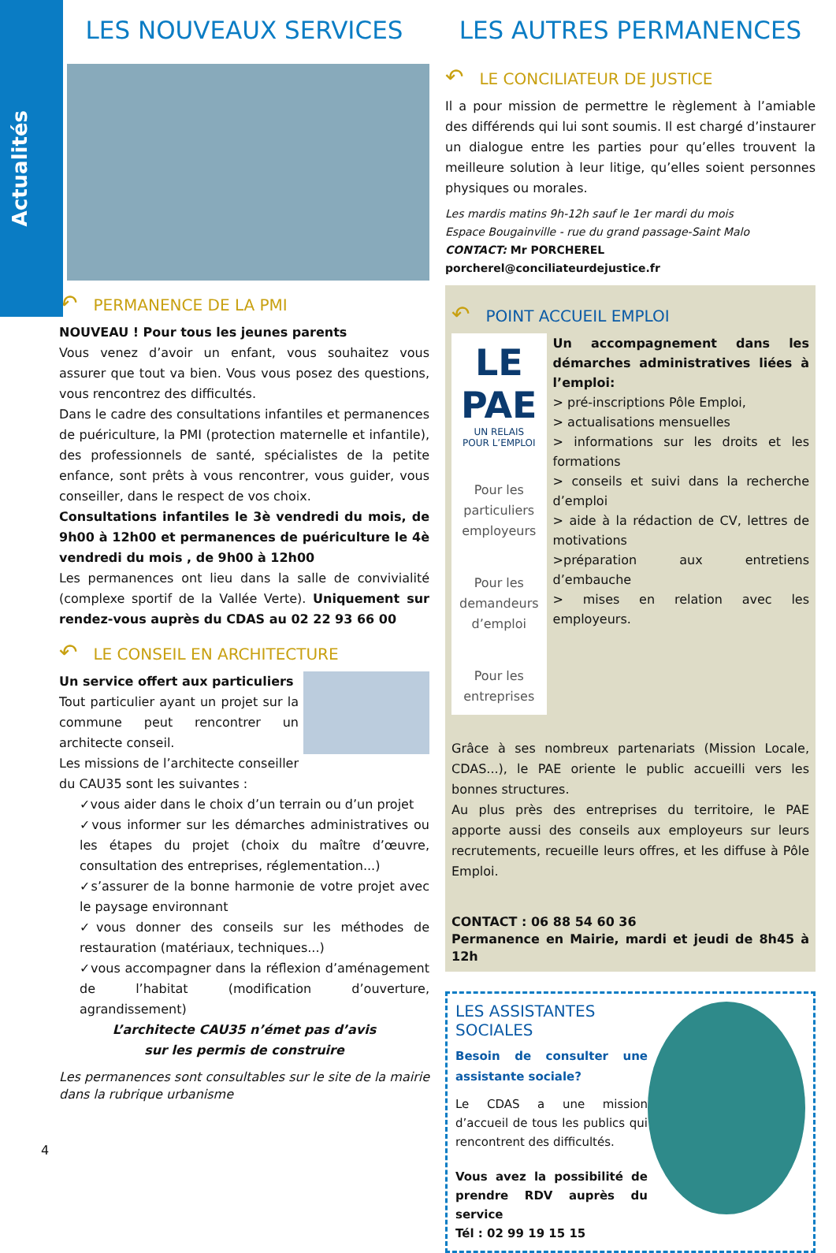Actualités
LES NOUVEAUX SERVICES
↶ PERMANENCE DE LA PMI
NOUVEAU ! Pour tous les jeunes parents
Vous venez d’avoir un enfant, vous souhaitez vous assurer que tout va bien. Vous vous posez des questions, vous rencontrez des difficultés.
Dans le cadre des consultations infantiles et permanences de puériculture, la PMI (protection maternelle et infantile), des professionnels de santé, spécialistes de la petite enfance, sont prêts à vous rencontrer, vous guider, vous conseiller, dans le respect de vos choix.
Consultations infantiles le 3è vendredi du mois, de 9h00 à 12h00 et permanences de puériculture le 4è vendredi du mois , de 9h00 à 12h00
Les permanences ont lieu dans la salle de convivialité (complexe sportif de la Vallée Verte). Uniquement sur rendez-vous auprès du CDAS au 02 22 93 66 00
↶ LE CONSEIL EN ARCHITECTURE
Un service offert aux particuliers
Tout particulier ayant un projet sur la commune peut rencontrer un architecte conseil.
Les missions de l’architecte conseiller du CAU35 sont les suivantes :
✓vous aider dans le choix d’un terrain ou d’un projet
✓vous informer sur les démarches administratives ou les étapes du projet (choix du maître d’œuvre, consultation des entreprises, réglementation...)
✓s’assurer de la bonne harmonie de votre projet avec le paysage environnant
✓vous donner des conseils sur les méthodes de restauration (matériaux, techniques...)
✓vous accompagner dans la réflexion d’aménagement de l’habitat (modification d’ouverture, agrandissement)
L’architecte CAU35 n’émet pas d’avis
sur les permis de construire
Les permanences sont consultables sur le site de la mairie dans la rubrique urbanisme
LES AUTRES PERMANENCES
↶ LE CONCILIATEUR DE JUSTICE
Il a pour mission de permettre le règlement à l’amiable des différends qui lui sont soumis. Il est chargé d’instaurer un dialogue entre les parties pour qu’elles trouvent la meilleure solution à leur litige, qu’elles soient personnes physiques ou morales.
Les mardis matins 9h-12h sauf le 1er mardi du mois
Espace Bougainville - rue du grand passage-Saint Malo
CONTACT: Mr PORCHEREL
porcherel@conciliateurdejustice.fr
↶ POINT ACCUEIL EMPLOI
LE PAE
UN RELAIS POUR L’EMPLOI
Pour les particuliers employeurs
Pour les demandeurs d’emploi
Pour les entreprises
Un accompagnement dans les démarches administratives liées à l’emploi:
> pré-inscriptions Pôle Emploi,
> actualisations mensuelles
> informations sur les droits et les formations
> conseils et suivi dans la recherche d’emploi
> aide à la rédaction de CV, lettres de motivations
>préparation aux entretiens d’embauche
> mises en relation avec les employeurs.
Grâce à ses nombreux partenariats (Mission Locale, CDAS...), le PAE oriente le public accueilli vers les bonnes structures.
Au plus près des entreprises du territoire, le PAE apporte aussi des conseils aux employeurs sur leurs recrutements, recueille leurs offres, et les diffuse à Pôle Emploi.
CONTACT : 06 88 54 60 36
Permanence en Mairie, mardi et jeudi de 8h45 à 12h
LES ASSISTANTES SOCIALES
Besoin de consulter une assistante sociale?
Le CDAS a une mission d’accueil de tous les publics qui rencontrent des difficultés.
Vous avez la possibilité de prendre RDV auprès du service
Tél : 02 99 19 15 15
4